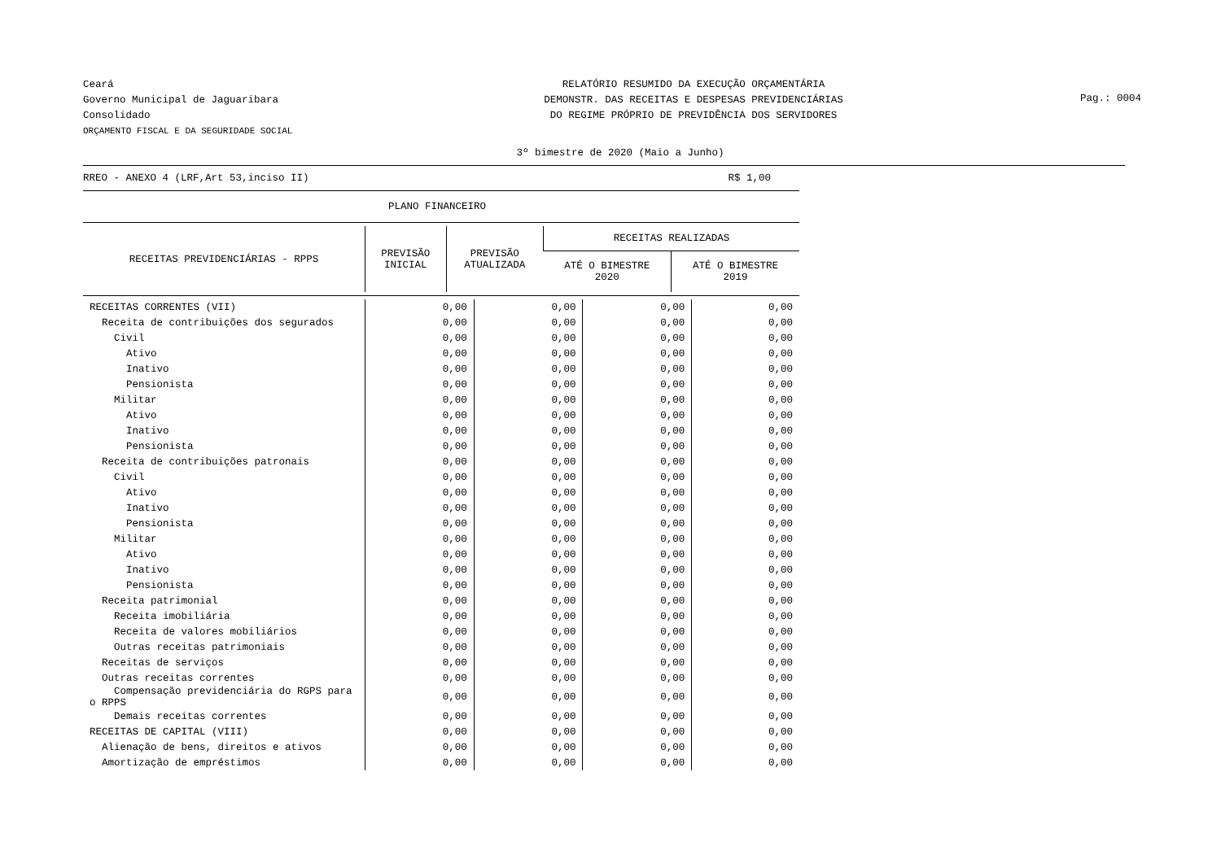Ceará
Governo Municipal de Jaguaribara
Consolidado
ORÇAMENTO FISCAL E DA SEGURIDADE SOCIAL
RELATÓRIO RESUMIDO DA EXECUÇÃO ORÇAMENTÁRIA
DEMONSTR. DAS RECEITAS E DESPESAS PREVIDENCIÁRIAS
DO REGIME PRÓPRIO DE PREVIDÊNCIA DOS SERVIDORES
Pag.: 0004
3º bimestre de 2020 (Maio a Junho)
RREO - ANEXO 4 (LRF,Art 53,inciso II) R$ 1,00
PLANO FINANCEIRO
| RECEITAS PREVIDENCIÁRIAS - RPPS | PREVISÃO INICIAL | PREVISÃO ATUALIZADA | RECEITAS REALIZADAS | |
| --- | --- | --- | --- | --- |
| | | | ATÉ O BIMESTRE 2020 | ATÉ O BIMESTRE 2019 |
| RECEITAS CORRENTES (VII) | 0,00 | 0,00 | 0,00 | 0,00 |
| Receita de contribuições dos segurados | 0,00 | 0,00 | 0,00 | 0,00 |
| Civil | 0,00 | 0,00 | 0,00 | 0,00 |
| Ativo | 0,00 | 0,00 | 0,00 | 0,00 |
| Inativo | 0,00 | 0,00 | 0,00 | 0,00 |
| Pensionista | 0,00 | 0,00 | 0,00 | 0,00 |
| Militar | 0,00 | 0,00 | 0,00 | 0,00 |
| Ativo | 0,00 | 0,00 | 0,00 | 0,00 |
| Inativo | 0,00 | 0,00 | 0,00 | 0,00 |
| Pensionista | 0,00 | 0,00 | 0,00 | 0,00 |
| Receita de contribuições patronais | 0,00 | 0,00 | 0,00 | 0,00 |
| Civil | 0,00 | 0,00 | 0,00 | 0,00 |
| Ativo | 0,00 | 0,00 | 0,00 | 0,00 |
| Inativo | 0,00 | 0,00 | 0,00 | 0,00 |
| Pensionista | 0,00 | 0,00 | 0,00 | 0,00 |
| Militar | 0,00 | 0,00 | 0,00 | 0,00 |
| Ativo | 0,00 | 0,00 | 0,00 | 0,00 |
| Inativo | 0,00 | 0,00 | 0,00 | 0,00 |
| Pensionista | 0,00 | 0,00 | 0,00 | 0,00 |
| Receita patrimonial | 0,00 | 0,00 | 0,00 | 0,00 |
| Receita imobiliária | 0,00 | 0,00 | 0,00 | 0,00 |
| Receita de valores mobiliários | 0,00 | 0,00 | 0,00 | 0,00 |
| Outras receitas patrimoniais | 0,00 | 0,00 | 0,00 | 0,00 |
| Receitas de serviços | 0,00 | 0,00 | 0,00 | 0,00 |
| Outras receitas correntes | 0,00 | 0,00 | 0,00 | 0,00 |
| Compensação previdenciária do RGPS para o RPPS | 0,00 | 0,00 | 0,00 | 0,00 |
| Demais receitas correntes | 0,00 | 0,00 | 0,00 | 0,00 |
| RECEITAS DE CAPITAL (VIII) | 0,00 | 0,00 | 0,00 | 0,00 |
| Alienação de bens, direitos e ativos | 0,00 | 0,00 | 0,00 | 0,00 |
| Amortização de empréstimos | 0,00 | 0,00 | 0,00 | 0,00 |